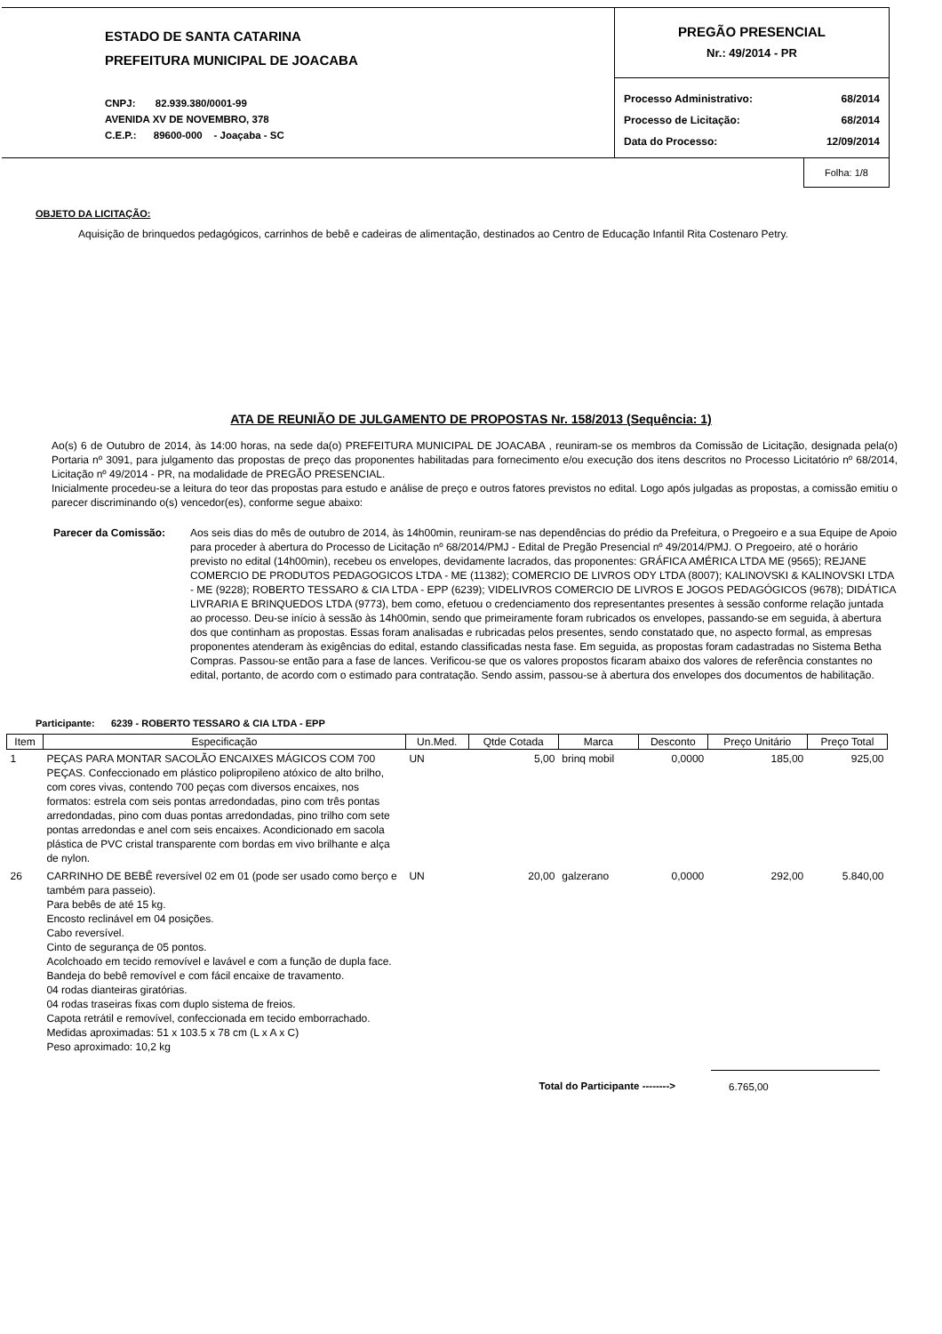ESTADO DE SANTA CATARINA
PREFEITURA MUNICIPAL DE JOACABA
CNPJ: 82.939.380/0001-99
AVENIDA XV DE NOVEMBRO, 378
C.E.P.: 89600-000 - Joaçaba - SC
PREGÃO PRESENCIAL
Nr.: 49/2014 - PR
| Processo Administrativo: | 68/2014 |
| Processo de Licitação: | 68/2014 |
| Data do Processo: | 12/09/2014 |
Folha: 1/8
OBJETO DA LICITAÇÃO:
Aquisição de brinquedos pedagógicos, carrinhos de bebê e cadeiras de alimentação, destinados ao Centro de Educação Infantil Rita Costenaro Petry.
ATA DE REUNIÃO DE JULGAMENTO DE PROPOSTAS Nr. 158/2013 (Sequência: 1)
Ao(s) 6 de Outubro de 2014, às 14:00 horas, na sede da(o) PREFEITURA MUNICIPAL DE JOACABA , reuniram-se os membros da Comissão de Licitação, designada pela(o) Portaria nº 3091, para julgamento das propostas de preço das proponentes habilitadas para fornecimento e/ou execução dos itens descritos no Processo Licitatório nº 68/2014, Licitação nº 49/2014 - PR, na modalidade de PREGÃO PRESENCIAL.
Inicialmente procedeu-se a leitura do teor das propostas para estudo e análise de preço e outros fatores previstos no edital. Logo após julgadas as propostas, a comissão emitiu o parecer discriminando o(s) vencedor(es), conforme segue abaixo:
Parecer da Comissão: Aos seis dias do mês de outubro de 2014, às 14h00min, reuniram-se nas dependências do prédio da Prefeitura, o Pregoeiro e a sua Equipe de Apoio para proceder à abertura do Processo de Licitação nº 68/2014/PMJ - Edital de Pregão Presencial nº 49/2014/PMJ. O Pregoeiro, até o horário previsto no edital (14h00min), recebeu os envelopes, devidamente lacrados, das proponentes: GRÁFICA AMÉRICA LTDA ME (9565); REJANE COMERCIO DE PRODUTOS PEDAGOGICOS LTDA - ME (11382); COMERCIO DE LIVROS ODY LTDA (8007); KALINOVSKI & KALINOVSKI LTDA - ME (9228); ROBERTO TESSARO & CIA LTDA - EPP (6239); VIDELIVROS COMERCIO DE LIVROS E JOGOS PEDAGÓGICOS (9678); DIDÁTICA LIVRARIA E BRINQUEDOS LTDA (9773), bem como, efetuou o credenciamento dos representantes presentes à sessão conforme relação juntada ao processo. Deu-se início à sessão às 14h00min, sendo que primeiramente foram rubricados os envelopes, passando-se em seguida, à abertura dos que continham as propostas. Essas foram analisadas e rubricadas pelos presentes, sendo constatado que, no aspecto formal, as empresas proponentes atenderam às exigências do edital, estando classificadas nesta fase. Em seguida, as propostas foram cadastradas no Sistema Betha Compras. Passou-se então para a fase de lances. Verificou-se que os valores propostos ficaram abaixo dos valores de referência constantes no edital, portanto, de acordo com o estimado para contratação. Sendo assim, passou-se à abertura dos envelopes dos documentos de habilitação.
Participante: 6239 - ROBERTO TESSARO & CIA LTDA - EPP
| Item | Especificação | Un.Med. | Qtde Cotada | Marca | Desconto | Preço Unitário | Preço Total |
| --- | --- | --- | --- | --- | --- | --- | --- |
| 1 | PEÇAS PARA MONTAR SACOLÃO ENCAIXES MÁGICOS COM 700 PEÇAS. Confeccionado em plástico polipropileno atóxico de alto brilho, com cores vivas, contendo 700 peças com diversos encaixes, nos formatos: estrela com seis pontas arredondadas, pino com três pontas arredondadas, pino com duas pontas arredondadas, pino trilho com sete pontas arredondas e anel com seis encaixes. Acondicionado em sacola plástica de PVC cristal transparente com bordas em vivo brilhante e alça de nylon. | UN | 5,00 | brinq mobil | 0,0000 | 185,00 | 925,00 |
| 26 | CARRINHO DE BEBÊ reversível 02 em 01 (pode ser usado como berço e também para passeio). Para bebês de até 15 kg. Encosto reclinável em 04 posições. Cabo reversível. Cinto de segurança de 05 pontos. Acolchoado em tecido removível e lavável e com a função de dupla face. Bandeja do bebê removível e com fácil encaixe de travamento. 04 rodas dianteiras giratórias. 04 rodas traseiras fixas com duplo sistema de freios. Capota retrátil e removível, confeccionada em tecido emborrachado. Medidas aproximadas: 51 x 103.5 x 78 cm (L x A x C) Peso aproximado: 10,2 kg | UN | 20,00 | galzerano | 0,0000 | 292,00 | 5.840,00 |
Total do Participante --------> 6.765,00